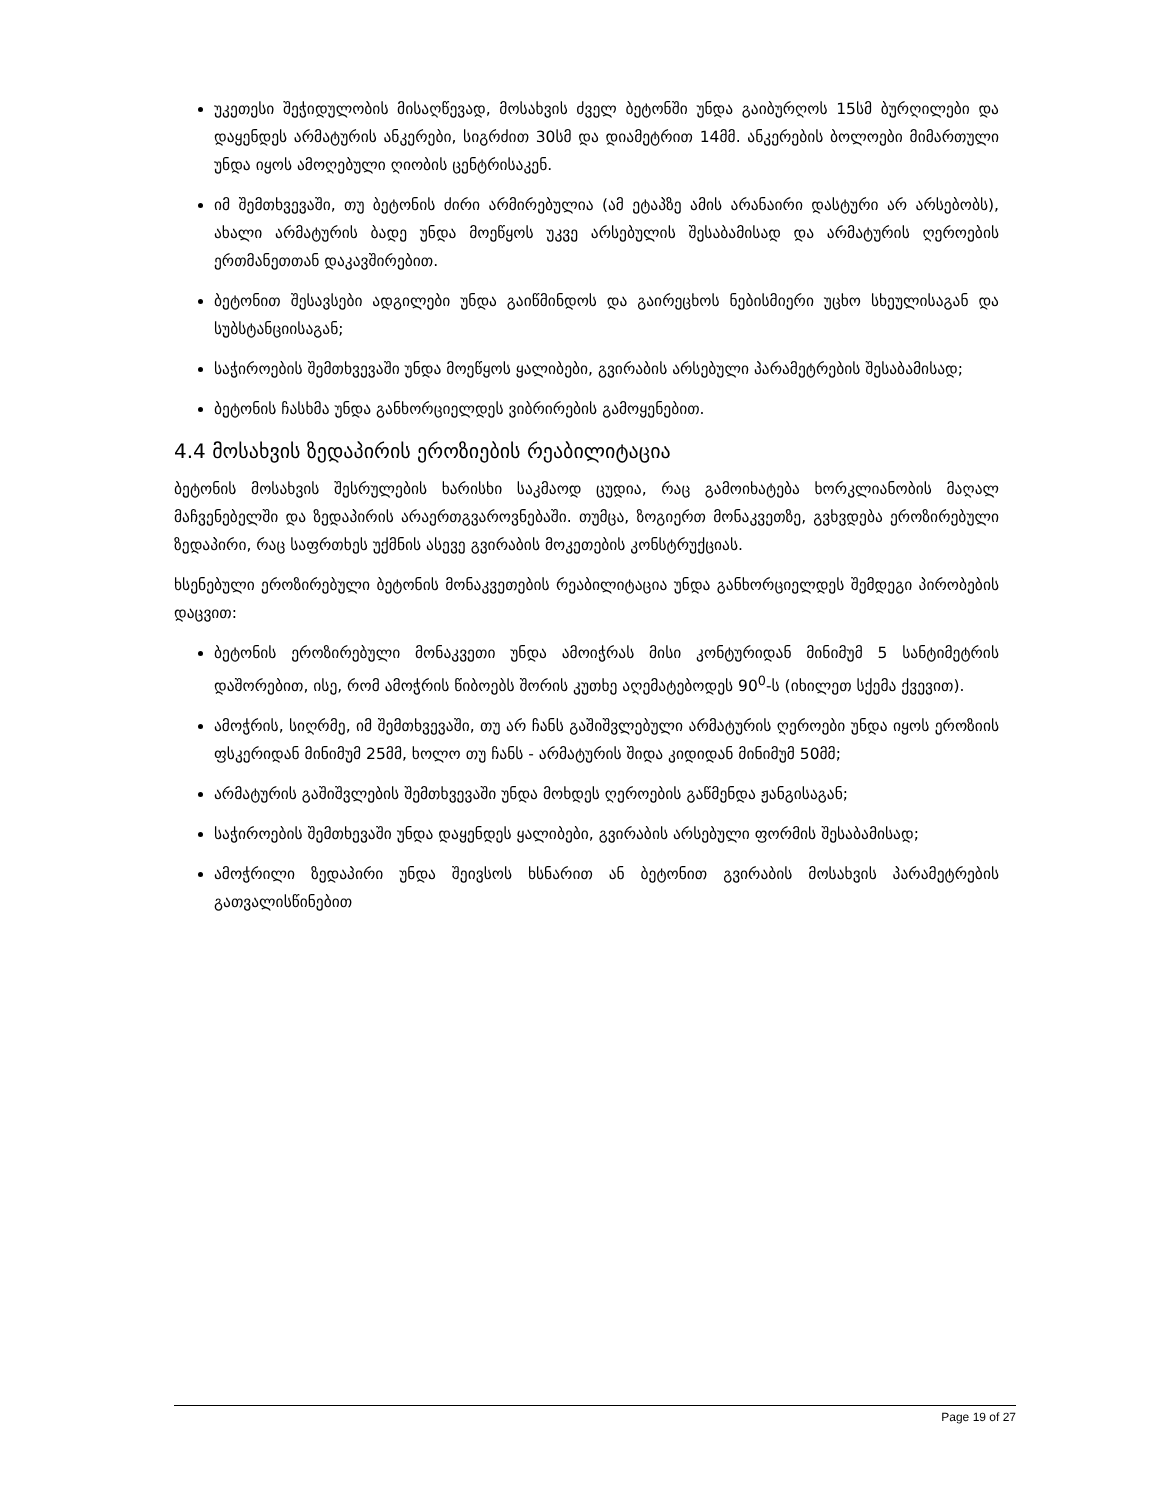უკეთესი შეჭიდულობის მისაღწევად, მოსახვის ძველ ბეტონში უნდა გაიბურღოს 15სმ ბურღილები და დაყენდეს არმატურის ანკერები, სიგრძით 30სმ და დიამეტრით 14მმ. ანკერების ბოლოები მიმართული უნდა იყოს ამოღებული ღიობის ცენტრისაკენ.
იმ შემთხვევაში, თუ ბეტონის ძირი არმირებულია (ამ ეტაპზე ამის არანაირი დასტური არ არსებობს), ახალი არმატურის ბადე უნდა მოეწყოს უკვე არსებულის შესაბამისად და არმატურის ღეროების ერთმანეთთან დაკავშირებით.
ბეტონით შესავსები ადგილები უნდა გაიწმინდოს და გაირეცხოს ნებისმიერი უცხო სხეულისაგან და სუბსტანციისაგან;
საჭიროების შემთხვევაში უნდა მოეწყოს ყალიბები, გვირაბის არსებული პარამეტრების შესაბამისად;
ბეტონის ჩასხმა უნდა განხორციელდეს ვიბრირების გამოყენებით.
4.4 მოსახვის ზედაპირის ეროზიების რეაბილიტაცია
ბეტონის მოსახვის შესრულების ხარისხი საკმაოდ ცუდია, რაც გამოიხატება ხორკლიანობის მაღალ მაჩვენებელში და ზედაპირის არაერთგვაროვნებაში. თუმცა, ზოგიერთ მონაკვეთზე, გვხვდება ეროზირებული ზედაპირი, რაც საფრთხეს უქმნის ასევე გვირაბის მოკეთების კონსტრუქციას.
ხსენებული ეროზირებული ბეტონის მონაკვეთების რეაბილიტაცია უნდა განხორციელდეს შემდეგი პირობების დაცვით:
ბეტონის ეროზირებული მონაკვეთი უნდა ამოიჭრას მისი კონტურიდან მინიმუმ 5 სანტიმეტრის დაშორებით, ისე, რომ ამოჭრის წიბოებს შორის კუთხე აღემატებოდეს 90<sup>0</sup>-ს (იხილეთ სქემა ქვევით).
ამოჭრის, სიღრმე, იმ შემთხვევაში, თუ არ ჩანს გაშიშვლებული არმატურის ღეროები უნდა იყოს ეროზიის ფსკერიდან მინიმუმ 25მმ, ხოლო თუ ჩანს - არმატურის შიდა კიდიდან მინიმუმ 50მმ;
არმატურის გაშიშვლების შემთხვევაში უნდა მოხდეს ღეროების გაწმენდა ჟანგისაგან;
საჭიროების შემთხევაში უნდა დაყენდეს ყალიბები, გვირაბის არსებული ფორმის შესაბამისად;
ამოჭრილი ზედაპირი უნდა შეივსოს ხსნარით ან ბეტონით გვირაბის მოსახვის პარამეტრების გათვალისწინებით
Page 19 of 27